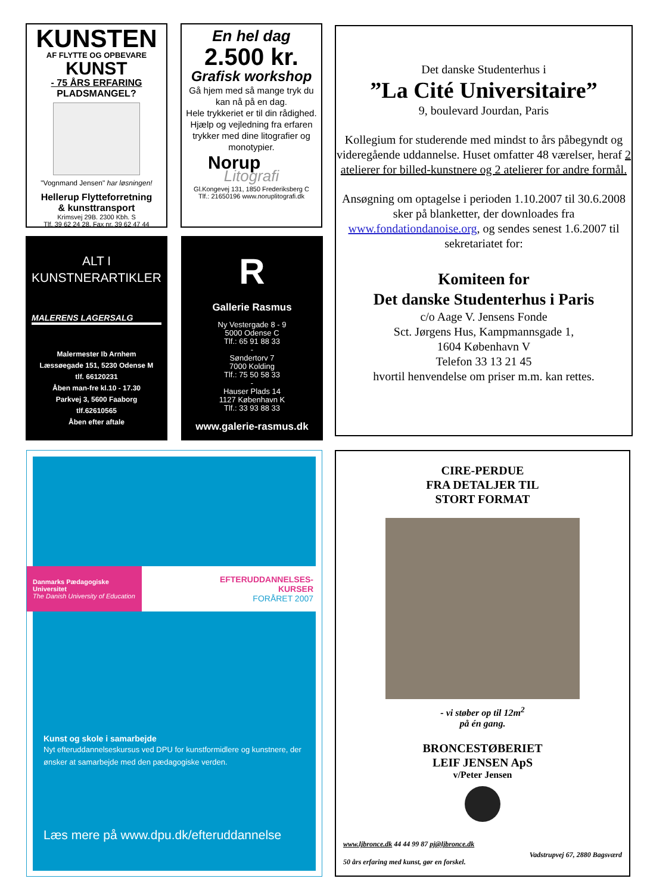KUNSTEN
AF FLYTTE OG OPBEVARE
KUNST
- 75 ÅRS ERFARING
PLADSMANGEL?
"Vognmand Jensen" har løsningen!
Hellerup Flytteforretning
& kunsttransport
Krimsvej 29B. 2300 Kbh. S
Tlf. 39 62 24 28, Fax nr. 39 62 47 44
En hel dag
2.500 kr.
Grafisk workshop
Gå hjem med så mange tryk du kan nå på en dag.
Hele trykkeriet er til din rådighed.
Hjælp og vejledning fra erfaren trykker med dine litografier og monotypier.
Norup
Litografi
Gl.Kongevej 131, 1850 Frederiksberg C
Tlf.: 21650196 www.noruplitografi.dk
ALT I
KUNSTNERARTIKLER
MALERENS LAGERSALG
Malermester Ib Arnhem
Læssøegade 151, 5230 Odense M
tlf. 66120231
Åben man-fre kl.10 - 17.30
Parkvej 3, 5600 Faaborg
tlf.62610565
Åben efter aftale
R
Gallerie Rasmus
Ny Vestergade 8 - 9
5000 Odense C
Tlf.: 65 91 88 33
-
Søndertorv 7
7000 Kolding
Tlf.: 75 50 58 33
-
Hauser Plads 14
1127 København K
Tlf.: 33 93 88 33
www.galerie-rasmus.dk
Det danske Studenterhus i
”La Cité Universitaire”
9, boulevard Jourdan, Paris
Kollegium for studerende med mindst to års påbegyndt og videregående uddannelse. Huset omfatter 48 værelser, heraf 2 atelierer for billed-kunstnere og 2 atelierer for andre formål.
Ansøgning om optagelse i perioden 1.10.2007 til 30.6.2008 sker på blanketter, der downloades fra www.fondationdanoise.org, og sendes senest 1.6.2007 til sekretariatet for:
Komiteen for
Det danske Studenterhus i Paris
c/o Aage V. Jensens Fonde
Sct. Jørgens Hus, Kampmannsgade 1,
1604 København V
Telefon 33 13 21 45
hvortil henvendelse om priser m.m. kan rettes.
Danmarks Pædagogiske Universitet
The Danish University of Education
EFTERUDDANNELSES-
KURSER
FORÅRET 2007
Kunst og skole i samarbejde
Nyt efteruddannelseskursus ved DPU for kunstformidlere og kunstnere, der ønsker at samarbejde med den pædagogiske verden.
Læs mere på www.dpu.dk/efteruddannelse
CIRE-PERDUE
FRA DETALJER TIL
STORT FORMAT
- vi støber op til 12m<sup>2</sup>
på én gang.
BRONCESTØBERIET
LEIF JENSEN ApS
v/Peter Jensen
www.ljbronce.dk 44 44 99 87 pj@ljbronce.dk
50 års erfaring med kunst, gør en forskel.
Vadstrupvej 67, 2880 Bagsværd